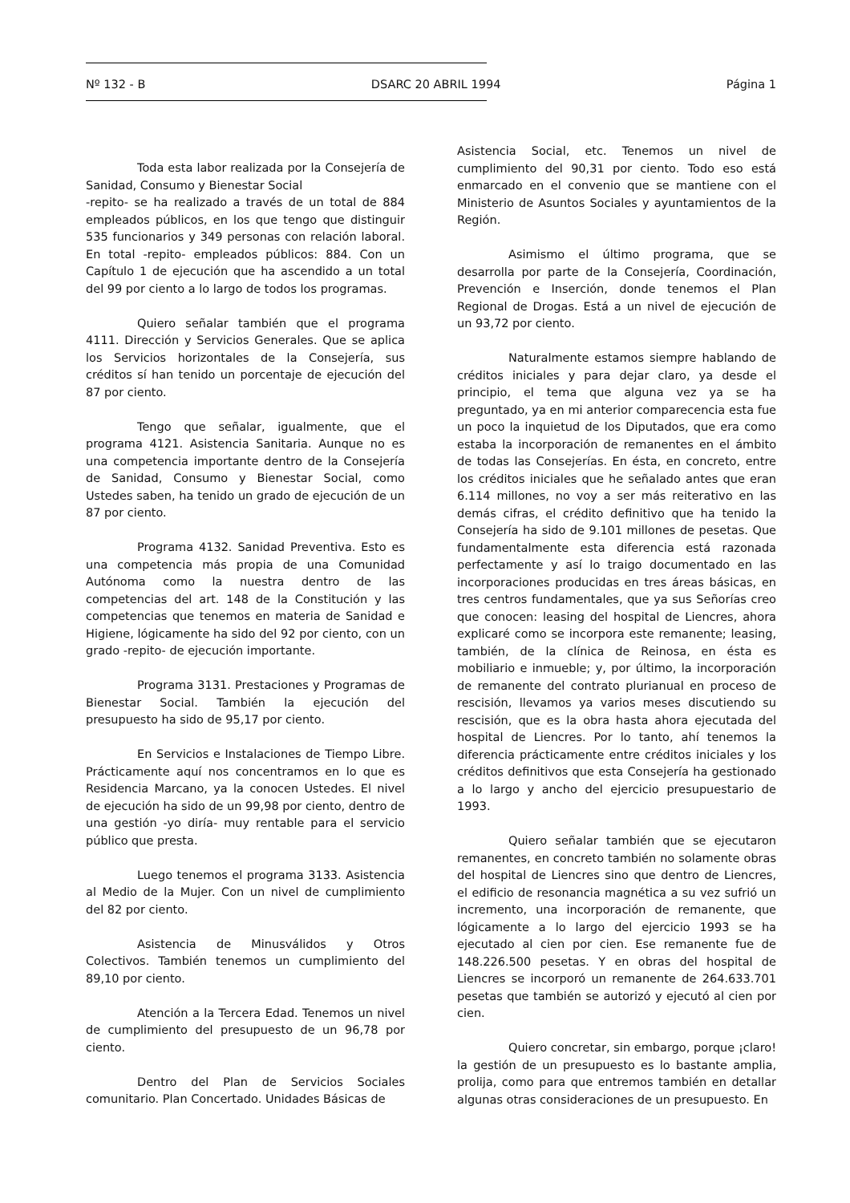Nº 132 - B DSARC 20 ABRIL 1994 Página 1
Toda esta labor realizada por la Consejería de Sanidad, Consumo y Bienestar Social
-repito- se ha realizado a través de un total de 884 empleados públicos, en los que tengo que distinguir 535 funcionarios y 349 personas con relación laboral. En total -repito- empleados públicos: 884. Con un Capítulo 1 de ejecución que ha ascendido a un total del 99 por ciento a lo largo de todos los programas.
Quiero señalar también que el programa 4111. Dirección y Servicios Generales. Que se aplica los Servicios horizontales de la Consejería, sus créditos sí han tenido un porcentaje de ejecución del 87 por ciento.
Tengo que señalar, igualmente, que el programa 4121. Asistencia Sanitaria. Aunque no es una competencia importante dentro de la Consejería de Sanidad, Consumo y Bienestar Social, como Ustedes saben, ha tenido un grado de ejecución de un 87 por ciento.
Programa 4132. Sanidad Preventiva. Esto es una competencia más propia de una Comunidad Autónoma como la nuestra dentro de las competencias del art. 148 de la Constitución y las competencias que tenemos en materia de Sanidad e Higiene, lógicamente ha sido del 92 por ciento, con un grado -repito- de ejecución importante.
Programa 3131. Prestaciones y Programas de Bienestar Social. También la ejecución del presupuesto ha sido de 95,17 por ciento.
En Servicios e Instalaciones de Tiempo Libre. Prácticamente aquí nos concentramos en lo que es Residencia Marcano, ya la conocen Ustedes. El nivel de ejecución ha sido de un 99,98 por ciento, dentro de una gestión -yo diría- muy rentable para el servicio público que presta.
Luego tenemos el programa 3133. Asistencia al Medio de la Mujer. Con un nivel de cumplimiento del 82 por ciento.
Asistencia de Minusválidos y Otros Colectivos. También tenemos un cumplimiento del 89,10 por ciento.
Atención a la Tercera Edad. Tenemos un nivel de cumplimiento del presupuesto de un 96,78 por ciento.
Dentro del Plan de Servicios Sociales comunitario. Plan Concertado. Unidades Básicas de
Asistencia Social, etc. Tenemos un nivel de cumplimiento del 90,31 por ciento. Todo eso está enmarcado en el convenio que se mantiene con el Ministerio de Asuntos Sociales y ayuntamientos de la Región.
Asimismo el último programa, que se desarrolla por parte de la Consejería, Coordinación, Prevención e Inserción, donde tenemos el Plan Regional de Drogas. Está a un nivel de ejecución de un 93,72 por ciento.
Naturalmente estamos siempre hablando de créditos iniciales y para dejar claro, ya desde el principio, el tema que alguna vez ya se ha preguntado, ya en mi anterior comparecencia esta fue un poco la inquietud de los Diputados, que era como estaba la incorporación de remanentes en el ámbito de todas las Consejerías. En ésta, en concreto, entre los créditos iniciales que he señalado antes que eran 6.114 millones, no voy a ser más reiterativo en las demás cifras, el crédito definitivo que ha tenido la Consejería ha sido de 9.101 millones de pesetas. Que fundamentalmente esta diferencia está razonada perfectamente y así lo traigo documentado en las incorporaciones producidas en tres áreas básicas, en tres centros fundamentales, que ya sus Señorías creo que conocen: leasing del hospital de Liencres, ahora explicaré como se incorpora este remanente; leasing, también, de la clínica de Reinosa, en ésta es mobiliario e inmueble; y, por último, la incorporación de remanente del contrato plurianual en proceso de rescisión, llevamos ya varios meses discutiendo su rescisión, que es la obra hasta ahora ejecutada del hospital de Liencres. Por lo tanto, ahí tenemos la diferencia prácticamente entre créditos iniciales y los créditos definitivos que esta Consejería ha gestionado a lo largo y ancho del ejercicio presupuestario de 1993.
Quiero señalar también que se ejecutaron remanentes, en concreto también no solamente obras del hospital de Liencres sino que dentro de Liencres, el edificio de resonancia magnética a su vez sufrió un incremento, una incorporación de remanente, que lógicamente a lo largo del ejercicio 1993 se ha ejecutado al cien por cien. Ese remanente fue de 148.226.500 pesetas. Y en obras del hospital de Liencres se incorporó un remanente de 264.633.701 pesetas que también se autorizó y ejecutó al cien por cien.
Quiero concretar, sin embargo, porque ¡claro! la gestión de un presupuesto es lo bastante amplia, prolija, como para que entremos también en detallar algunas otras consideraciones de un presupuesto. En